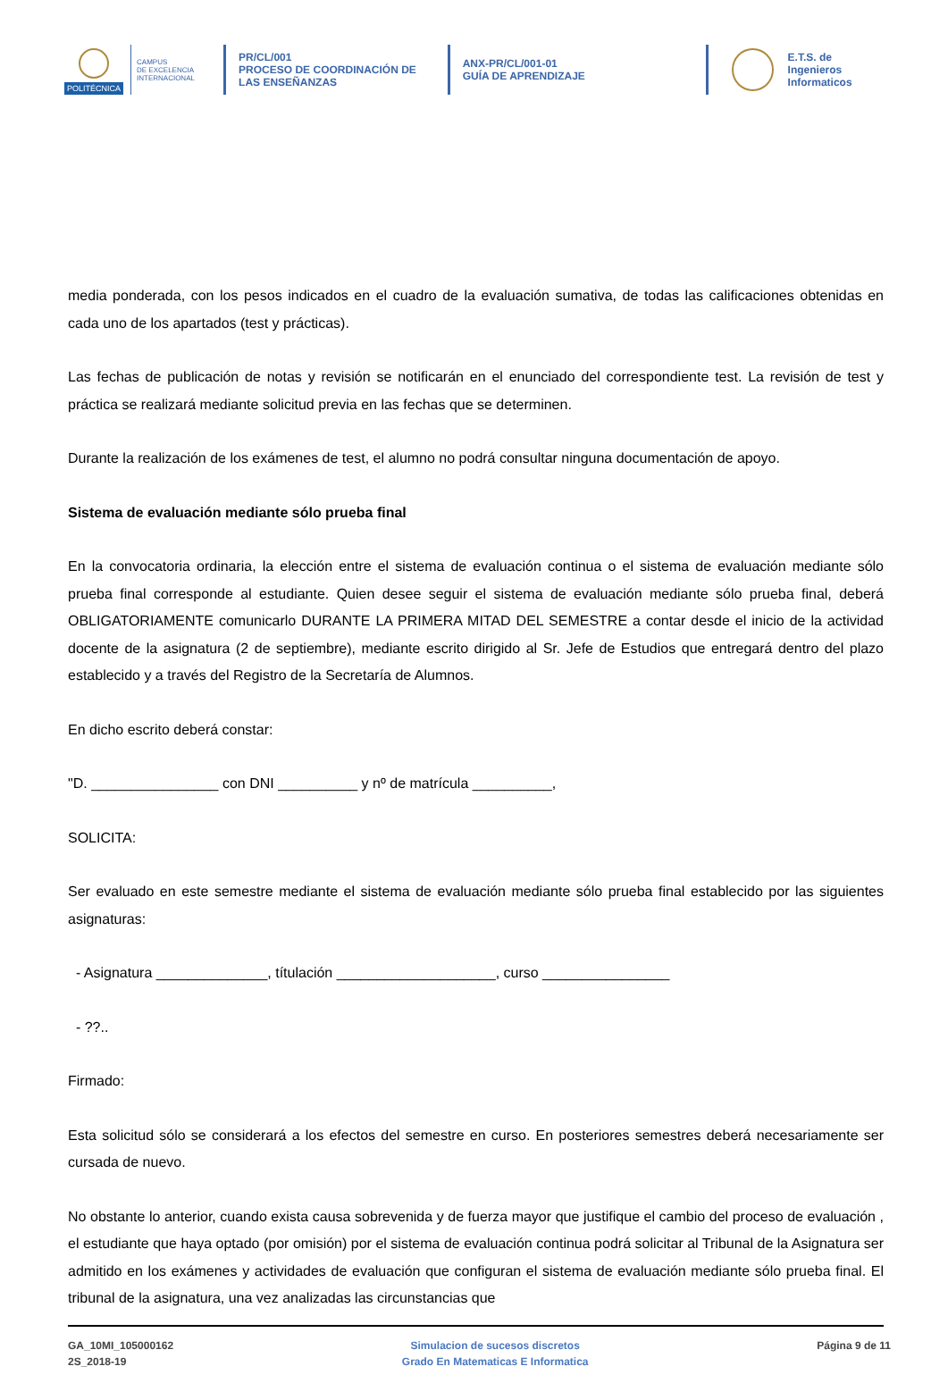POLITÉCNICA
CAMPUS
DE EXCELENCIA
INTERNACIONAL
PR/CL/001
PROCESO DE COORDINACIÓN DE
LAS ENSEÑANZAS
ANX-PR/CL/001-01
GUÍA DE APRENDIZAJE
E.T.S. de Ingenieros
Informaticos
media ponderada, con los pesos indicados en el cuadro de la evaluación sumativa, de todas las calificaciones obtenidas en cada uno de los apartados (test y prácticas).
Las fechas de publicación de notas y revisión se notificarán en el enunciado del correspondiente test. La revisión de test y práctica se realizará mediante solicitud previa en las fechas que se determinen.
Durante la realización de los exámenes de test, el alumno no podrá consultar ninguna documentación de apoyo.
Sistema de evaluación mediante sólo prueba final
En la convocatoria ordinaria, la elección entre el sistema de evaluación continua o el sistema de evaluación mediante sólo prueba final corresponde al estudiante. Quien desee seguir el sistema de evaluación mediante sólo prueba final, deberá OBLIGATORIAMENTE comunicarlo DURANTE LA PRIMERA MITAD DEL SEMESTRE a contar desde el inicio de la actividad docente de la asignatura (2 de septiembre), mediante escrito dirigido al Sr. Jefe de Estudios que entregará dentro del plazo establecido y a través del Registro de la Secretaría de Alumnos.
En dicho escrito deberá constar:
"D. ________________ con DNI __________ y nº de matrícula __________,
SOLICITA:
Ser evaluado en este semestre mediante el sistema de evaluación mediante sólo prueba final establecido por las siguientes asignaturas:
- Asignatura ______________, títulación ____________________, curso ________________
- ??..
Firmado:
Esta solicitud sólo se considerará a los efectos del semestre en curso. En posteriores semestres deberá necesariamente ser cursada de nuevo.
No obstante lo anterior, cuando exista causa sobrevenida y de fuerza mayor que justifique el cambio del proceso de evaluación , el estudiante que haya optado (por omisión) por el sistema de evaluación continua podrá solicitar al Tribunal de la Asignatura ser admitido en los exámenes y actividades de evaluación que configuran el sistema de evaluación mediante sólo prueba final. El tribunal de la asignatura, una vez analizadas las circunstancias que
GA_10MI_105000162
2S_2018-19
Simulacion de sucesos discretos
Grado En Matematicas E Informatica
Página 9 de 11